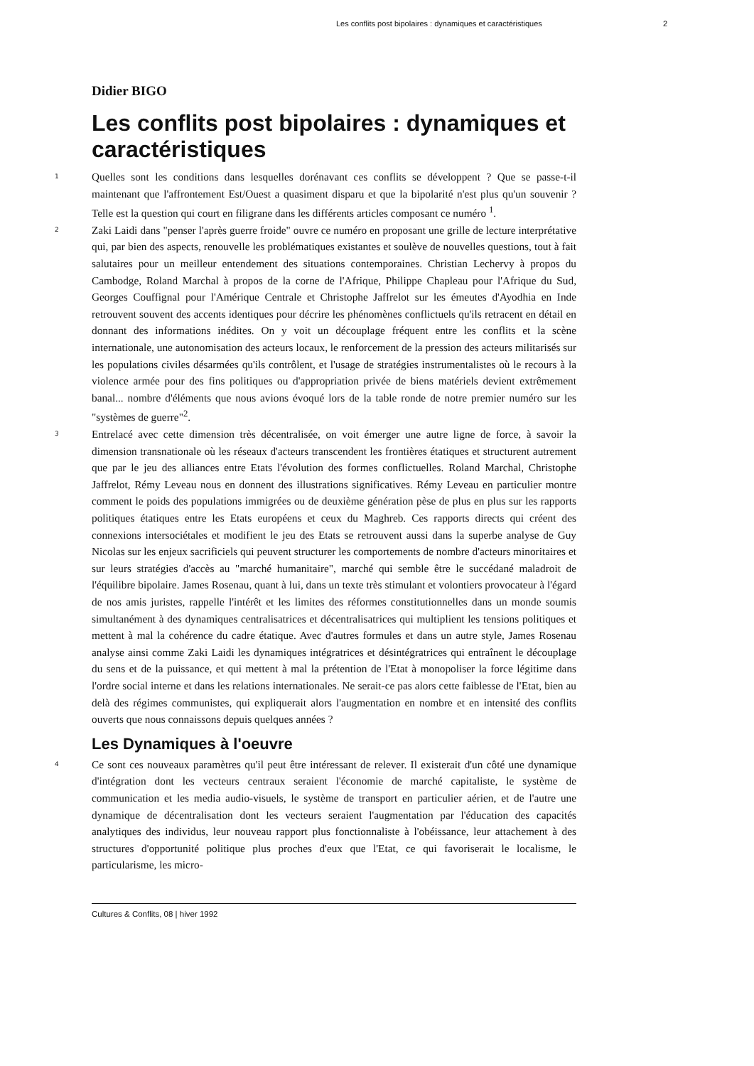Les conflits post bipolaires : dynamiques et caractéristiques 2
Didier BIGO
Les conflits post bipolaires : dynamiques et caractéristiques
1
Quelles sont les conditions dans lesquelles dorénavant ces conflits se développent ? Que se passe-t-il maintenant que l'affrontement Est/Ouest a quasiment disparu et que la bipolarité n'est plus qu'un souvenir ? Telle est la question qui court en filigrane dans les différents articles composant ce numéro <sup>1</sup>.
2
Zaki Laidi dans "penser l'après guerre froide" ouvre ce numéro en proposant une grille de lecture interprétative qui, par bien des aspects, renouvelle les problématiques existantes et soulève de nouvelles questions, tout à fait salutaires pour un meilleur entendement des situations contemporaines. Christian Lechervy à propos du Cambodge, Roland Marchal à propos de la corne de l'Afrique, Philippe Chapleau pour l'Afrique du Sud, Georges Couffignal pour l'Amérique Centrale et Christophe Jaffrelot sur les émeutes d'Ayodhia en Inde retrouvent souvent des accents identiques pour décrire les phénomènes conflictuels qu'ils retracent en détail en donnant des informations inédites. On y voit un découplage fréquent entre les conflits et la scène internationale, une autonomisation des acteurs locaux, le renforcement de la pression des acteurs militarisés sur les populations civiles désarmées qu'ils contrôlent, et l'usage de stratégies instrumentalistes où le recours à la violence armée pour des fins politiques ou d'appropriation privée de biens matériels devient extrêmement banal... nombre d'éléments que nous avions évoqué lors de la table ronde de notre premier numéro sur les "systèmes de guerre"<sup>2</sup>.
3
Entrelacé avec cette dimension très décentralisée, on voit émerger une autre ligne de force, à savoir la dimension transnationale où les réseaux d'acteurs transcendent les frontières étatiques et structurent autrement que par le jeu des alliances entre Etats l'évolution des formes conflictuelles. Roland Marchal, Christophe Jaffrelot, Rémy Leveau nous en donnent des illustrations significatives. Rémy Leveau en particulier montre comment le poids des populations immigrées ou de deuxième génération pèse de plus en plus sur les rapports politiques étatiques entre les Etats européens et ceux du Maghreb. Ces rapports directs qui créent des connexions intersociétales et modifient le jeu des Etats se retrouvent aussi dans la superbe analyse de Guy Nicolas sur les enjeux sacrificiels qui peuvent structurer les comportements de nombre d'acteurs minoritaires et sur leurs stratégies d'accès au "marché humanitaire", marché qui semble être le succédané maladroit de l'équilibre bipolaire. James Rosenau, quant à lui, dans un texte très stimulant et volontiers provocateur à l'égard de nos amis juristes, rappelle l'intérêt et les limites des réformes constitutionnelles dans un monde soumis simultanément à des dynamiques centralisatrices et décentralisatrices qui multiplient les tensions politiques et mettent à mal la cohérence du cadre étatique. Avec d'autres formules et dans un autre style, James Rosenau analyse ainsi comme Zaki Laidi les dynamiques intégratrices et désintégratrices qui entraînent le découplage du sens et de la puissance, et qui mettent à mal la prétention de l'Etat à monopoliser la force légitime dans l'ordre social interne et dans les relations internationales. Ne serait-ce pas alors cette faiblesse de l'Etat, bien au delà des régimes communistes, qui expliquerait alors l'augmentation en nombre et en intensité des conflits ouverts que nous connaissons depuis quelques années ?
Les Dynamiques à l'oeuvre
4
Ce sont ces nouveaux paramètres qu'il peut être intéressant de relever. Il existerait d'un côté une dynamique d'intégration dont les vecteurs centraux seraient l'économie de marché capitaliste, le système de communication et les media audio-visuels, le système de transport en particulier aérien, et de l'autre une dynamique de décentralisation dont les vecteurs seraient l'augmentation par l'éducation des capacités analytiques des individus, leur nouveau rapport plus fonctionnaliste à l'obéissance, leur attachement à des structures d'opportunité politique plus proches d'eux que l'Etat, ce qui favoriserait le localisme, le particularisme, les micro-
Cultures & Conflits, 08 | hiver 1992